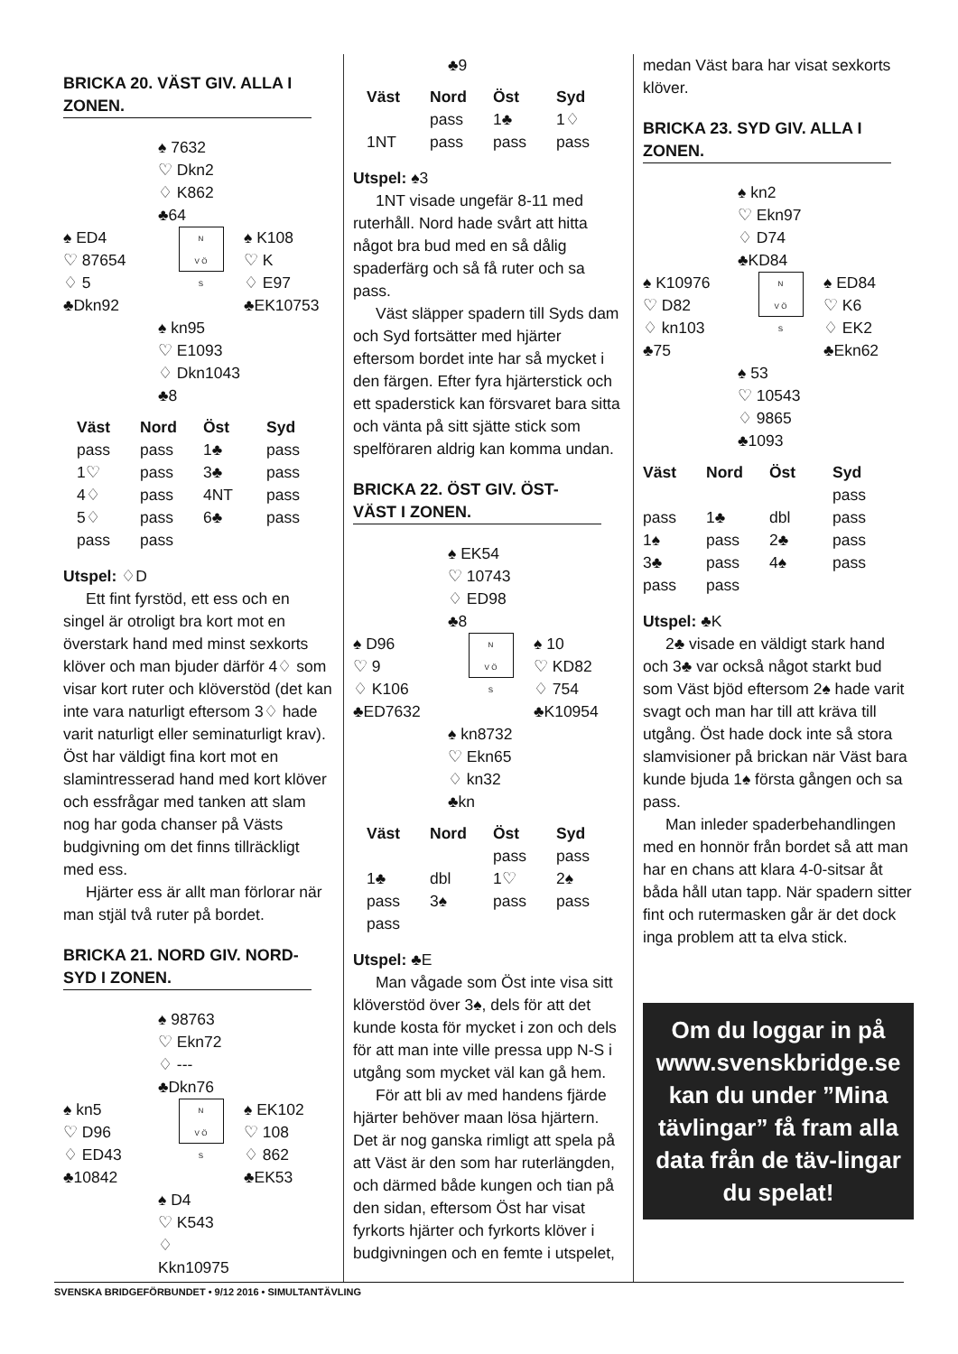BRICKA 20. VÄST GIV. ALLA I ZONEN.
♠ 7632
♡ Dkn2
♢ K862
♣64
♠ ED4
♡ 87654
♢ 5
♣Dkn92
N
V Ö
S
♠ K108
♡ K
♢ E97
♣EK10753
♠ kn95
♡ E1093
♢ Dkn1043
♣8
| Väst | Nord | Öst | Syd |
| --- | --- | --- | --- |
| pass | pass | 1♣ | pass |
| 1♡ | pass | 3♣ | pass |
| 4♢ | pass | 4NT | pass |
| 5♢ | pass | 6♣ | pass |
| pass | pass | | |
Utspel: ♢D
Ett fint fyrstöd, ett ess och en singel är otroligt bra kort mot en överstark hand med minst sexkorts klöver och man bjuder därför 4♢ som visar kort ruter och klöverstöd (det kan inte vara naturligt eftersom 3♢ hade varit naturligt eller seminaturligt krav). Öst har väldigt fina kort mot en slamintresserad hand med kort klöver och essfrågar med tanken att slam nog har goda chanser på Västs budgivning om det finns tillräckligt med ess.
Hjärter ess är allt man förlorar när man stjäl två ruter på bordet.
BRICKA 21. NORD GIV. NORD-SYD I ZONEN.
♠ 98763
♡ Ekn72
♢ ---
♣Dkn76
♠ kn5
♡ D96
♢ ED43
♣10842
N
V Ö
S
♠ EK102
♡ 108
♢ 862
♣EK53
♠ D4
♡ K543
♢ Kkn10975
♣9
| Väst | Nord | Öst | Syd |
| --- | --- | --- | --- |
| | pass | 1♣ | 1♢ |
| 1NT | pass | pass | pass |
Utspel: ♠3
1NT visade ungefär 8-11 med ruterhåll. Nord hade svårt att hitta något bra bud med en så dålig spaderfärg och så få ruter och sa pass.
Väst släpper spadern till Syds dam och Syd fortsätter med hjärter eftersom bordet inte har så mycket i den färgen. Efter fyra hjärterstick och ett spaderstick kan försvaret bara sitta och vänta på sitt sjätte stick som spelföraren aldrig kan komma undan.
BRICKA 22. ÖST GIV. ÖST-VÄST I ZONEN.
♠ EK54
♡ 10743
♢ ED98
♣8
♠ D96
♡ 9
♢ K106
♣ED7632
N
V Ö
S
♠ 10
♡ KD82
♢ 754
♣K10954
♠ kn8732
♡ Ekn65
♢ kn32
♣kn
| Väst | Nord | Öst | Syd |
| --- | --- | --- | --- |
| | | pass | pass |
| 1♣ | dbl | 1♡ | 2♠ |
| pass | 3♠ | pass | pass |
| pass | | | |
Utspel: ♣E
Man vågade som Öst inte visa sitt klöverstöd över 3♠, dels för att det kunde kosta för mycket i zon och dels för att man inte ville pressa upp N-S i utgång som mycket väl kan gå hem.
För att bli av med handens fjärde hjärter behöver maan lösa hjärtern. Det är nog ganska rimligt att spela på att Väst är den som har ruterlängden, och därmed både kungen och tian på den sidan, eftersom Öst har visat fyrkorts hjärter och fyrkorts klöver i budgivningen och en femte i utspelet,
medan Väst bara har visat sexkorts klöver.
BRICKA 23. SYD GIV. ALLA I ZONEN.
♠ kn2
♡ Ekn97
♢ D74
♣KD84
♠ K10976
♡ D82
♢ kn103
♣75
N
V Ö
S
♠ ED84
♡ K6
♢ EK2
♣Ekn62
♠ 53
♡ 10543
♢ 9865
♣1093
| Väst | Nord | Öst | Syd |
| --- | --- | --- | --- |
| | | | pass |
| pass | 1♣ | dbl | pass |
| 1♠ | pass | 2♣ | pass |
| 3♣ | pass | 4♠ | pass |
| pass | pass | | |
Utspel: ♣K
2♣ visade en väldigt stark hand och 3♣ var också något starkt bud som Väst bjöd eftersom 2♠ hade varit svagt och man har till att kräva till utgång. Öst hade dock inte så stora slamvisioner på brickan när Väst bara kunde bjuda 1♠ första gången och sa pass.
Man inleder spaderbehandlingen med en honnör från bordet så att man har en chans att klara 4-0-sitsar åt båda håll utan tapp. När spadern sitter fint och rutermasken går är det dock inga problem att ta elva stick.
Om du loggar in på www.svenskbridge.se kan du under ”Mina tävlingar” få fram alla data från de täv-lingar du spelat!
SVENSKA BRIDGEFÖRBUNDET • 9/12 2016 • SIMULTANTÄVLING